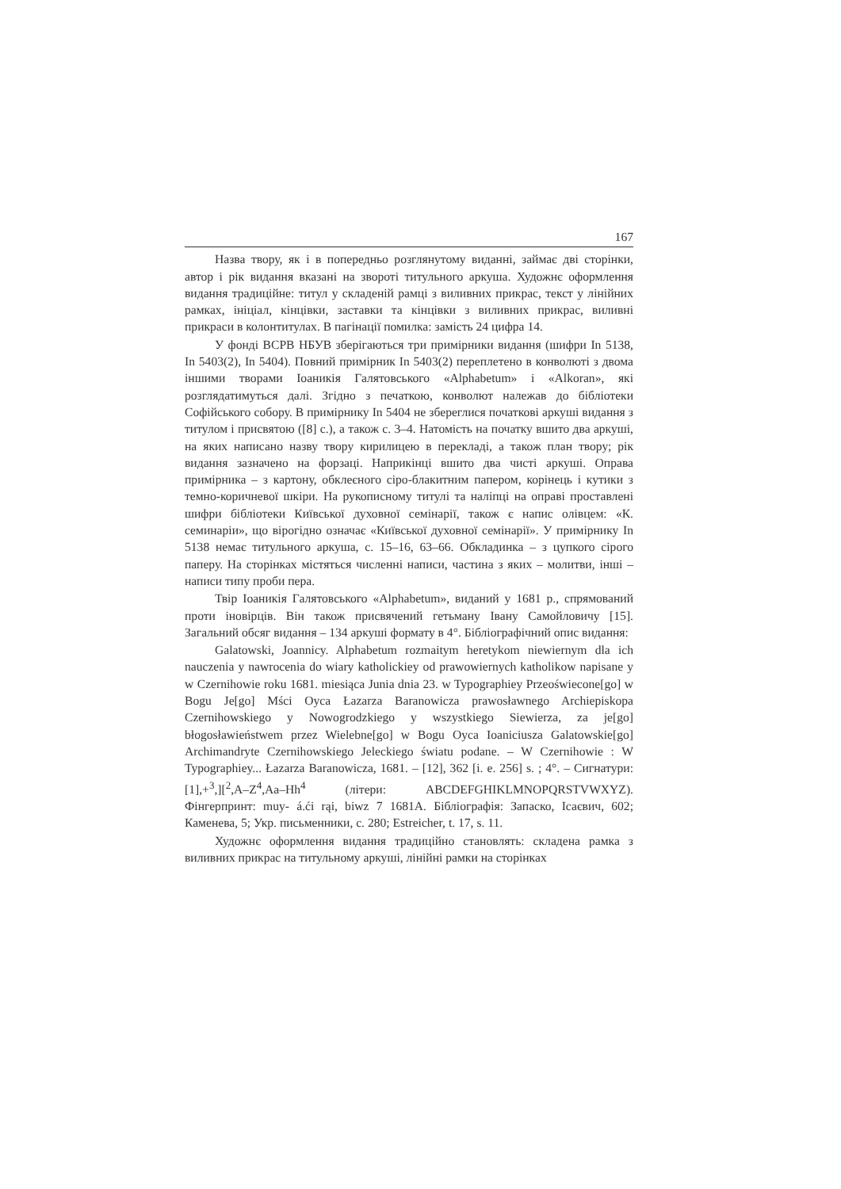167
Назва твору, як і в попередньо розглянутому виданні, займає дві сторінки, автор і рік видання вказані на звороті титульного аркуша. Художнє оформлення видання традиційне: титул у складеній рамці з виливних прикрас, текст у лінійних рамках, ініціал, кінцівки, заставки та кінцівки з виливних прикрас, виливні прикраси в колонтитулах. В пагінації помилка: замість 24 цифра 14.
У фонді ВСРВ НБУВ зберігаються три примірники видання (шифри In 5138, In 5403(2), In 5404). Повний примірник In 5403(2) переплетено в конволюті з двома іншими творами Іоаникія Галятовського «Alphabetum» і «Alkoran», які розглядатимуться далі. Згідно з печаткою, конволют належав до бібліотеки Софійського собору. В примірнику In 5404 не збереглися початкові аркуші видання з титулом і присвятою ([8] с.), а також с. 3–4. Натомість на початку вшито два аркуші, на яких написано назву твору кирилицею в перекладі, а також план твору; рік видання зазначено на форзаці. Наприкінці вшито два чисті аркуші. Оправа примірника – з картону, обклеєного сіро-блакитним папером, корінець і кутики з темно-коричневої шкіри. На рукописному титулі та наліпці на оправі проставлені шифри бібліотеки Київської духовної семінарії, також є напис олівцем: «К. семинаріи», що вірогідно означає «Київської духовної семінарії». У примірнику In 5138 немає титульного аркуша, с. 15–16, 63–66. Обкладинка – з цупкого сірого паперу. На сторінках містяться численні написи, частина з яких – молитви, інші – написи типу проби пера.
Твір Іоаникія Галятовського «Alphabetum», виданий у 1681 р., спрямований проти іновірців. Він також присвячений гетьману Івану Самойловичу [15]. Загальний обсяг видання – 134 аркуші формату в 4°. Бібліографічний опис видання:
Galatowski, Joannicy. Alphabetum rozmaitym heretykom niewiernym dla ich nauczenia y nawrocenia do wiary katholickiey od prawowiernych katholikow napisane y w Czernihowie roku 1681. miesiąca Junia dnia 23. w Typographiey Przeoświecone[go] w Bogu Je[go] Mści Oyca Łazarza Baranowicza prawosławnego Archiepiskopa Czernihowskiego y Nowogrodzkiego y wszystkiego Siewierza, za je[go] błogosławieństwem przez Wielebne[go] w Bogu Oyca Ioaniciusza Galatowskie[go] Archimandryte Czernihowskiego Jeleckiego światu podane. – W Czernihowie : W Typographiey... Łazarza Baranowicza, 1681. – [12], 362 [i. e. 256] s. ; 4°. – Сигнатури: [1],+<sup>3</sup>,][<sup>2</sup>,A–Z<sup>4</sup>,Aa–Hh<sup>4</sup> (літери: ABCDEFGHIKLMNOPQRSTVWXYZ). Фінгерпринт: muy- á.ći rąi, biwz 7 1681A. Бібліографія: Запаско, Ісаєвич, 602; Каменева, 5; Укр. письменники, с. 280; Estreicher, t. 17, s. 11.
Художнє оформлення видання традиційно становлять: складена рамка з виливних прикрас на титульному аркуші, лінійні рамки на сторінках